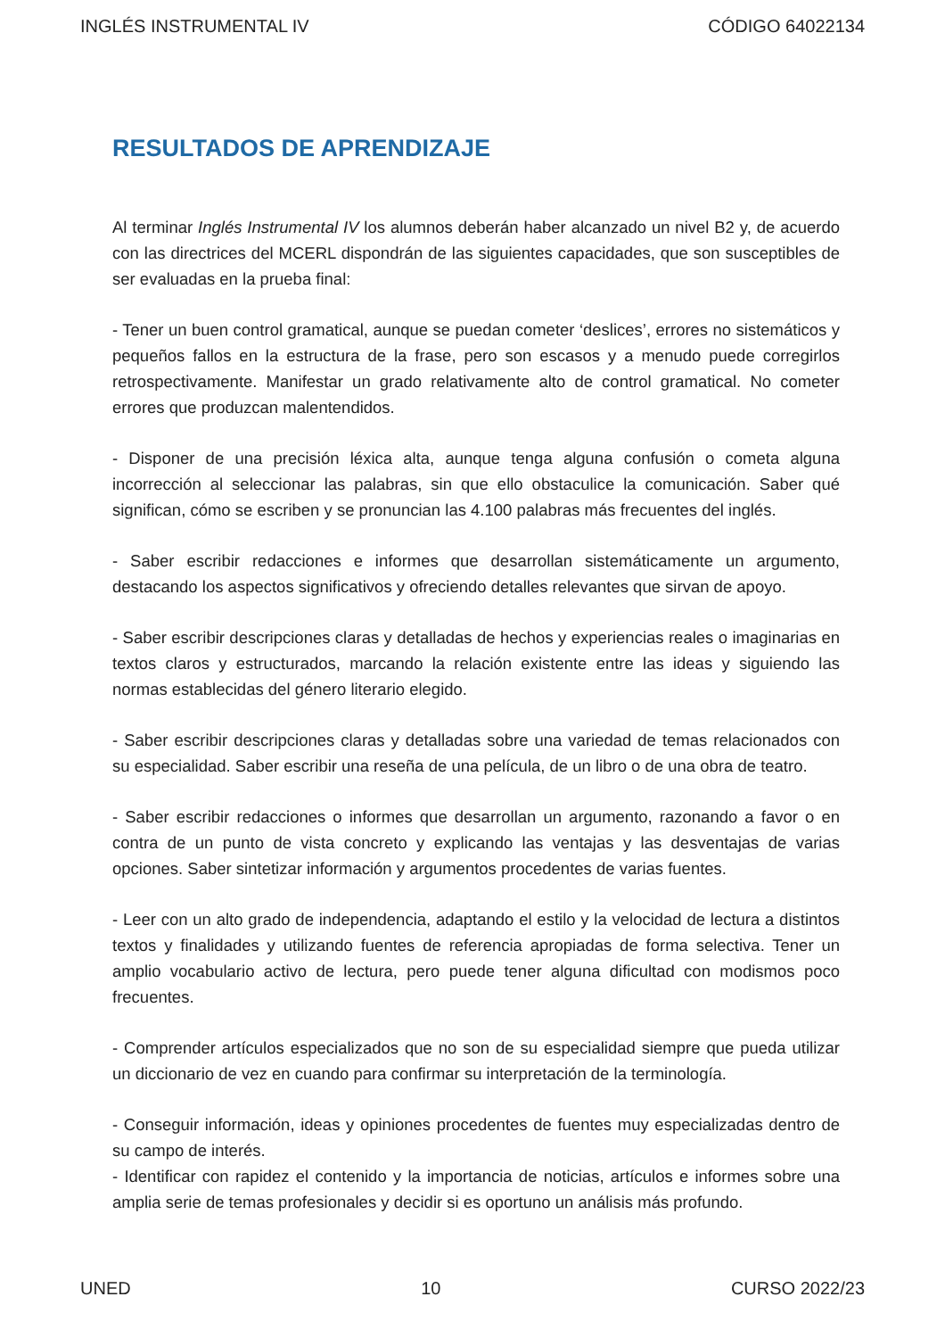INGLÉS INSTRUMENTAL IV CÓDIGO 64022134
RESULTADOS DE APRENDIZAJE
Al terminar Inglés Instrumental IV los alumnos deberán haber alcanzado un nivel B2 y, de acuerdo con las directrices del MCERL dispondrán de las siguientes capacidades, que son susceptibles de ser evaluadas en la prueba final:
- Tener un buen control gramatical, aunque se puedan cometer ‘deslices’, errores no sistemáticos y pequeños fallos en la estructura de la frase, pero son escasos y a menudo puede corregirlos retrospectivamente. Manifestar un grado relativamente alto de control gramatical. No cometer errores que produzcan malentendidos.
- Disponer de una precisión léxica alta, aunque tenga alguna confusión o cometa alguna incorrección al seleccionar las palabras, sin que ello obstaculice la comunicación. Saber qué significan, cómo se escriben y se pronuncian las 4.100 palabras más frecuentes del inglés.
- Saber escribir redacciones e informes que desarrollan sistemáticamente un argumento, destacando los aspectos significativos y ofreciendo detalles relevantes que sirvan de apoyo.
- Saber escribir descripciones claras y detalladas de hechos y experiencias reales o imaginarias en textos claros y estructurados, marcando la relación existente entre las ideas y siguiendo las normas establecidas del género literario elegido.
- Saber escribir descripciones claras y detalladas sobre una variedad de temas relacionados con su especialidad. Saber escribir una reseña de una película, de un libro o de una obra de teatro.
- Saber escribir redacciones o informes que desarrollan un argumento, razonando a favor o en contra de un punto de vista concreto y explicando las ventajas y las desventajas de varias opciones. Saber sintetizar información y argumentos procedentes de varias fuentes.
- Leer con un alto grado de independencia, adaptando el estilo y la velocidad de lectura a distintos textos y finalidades y utilizando fuentes de referencia apropiadas de forma selectiva. Tener un amplio vocabulario activo de lectura, pero puede tener alguna dificultad con modismos poco frecuentes.
- Comprender artículos especializados que no son de su especialidad siempre que pueda utilizar un diccionario de vez en cuando para confirmar su interpretación de la terminología.
- Conseguir información, ideas y opiniones procedentes de fuentes muy especializadas dentro de su campo de interés.
- Identificar con rapidez el contenido y la importancia de noticias, artículos e informes sobre una amplia serie de temas profesionales y decidir si es oportuno un análisis más profundo.
UNED 10 CURSO 2022/23